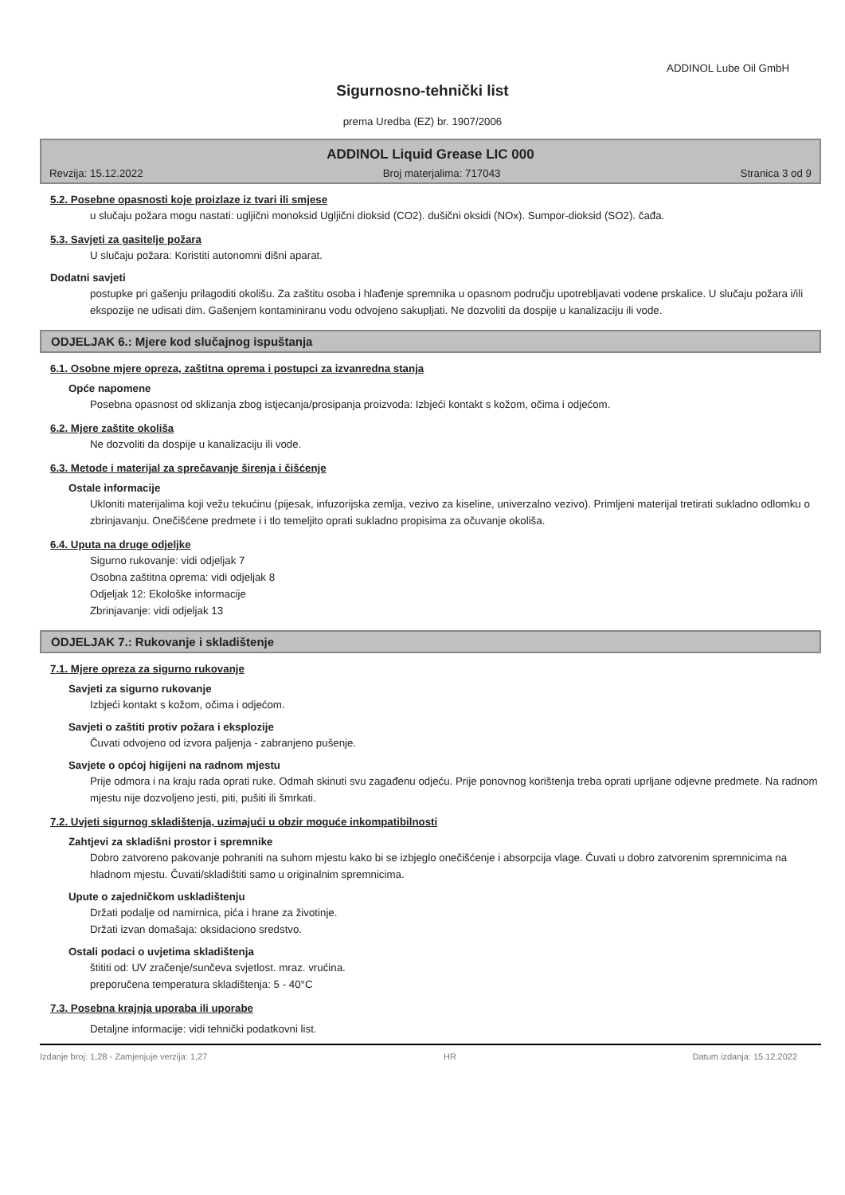ADDINOL Lube Oil GmbH
Sigurnosno-tehnički list
prema Uredba (EZ) br. 1907/2006
ADDINOL Liquid Grease LIC 000
Revzija: 15.12.2022 Broj materjalima: 717043 Stranica 3 od 9
5.2. Posebne opasnosti koje proizlaze iz tvari ili smjese
u slučaju požara mogu nastati: ugljični monoksid Ugljični dioksid (CO2). dušični oksidi (NOx). Sumpor-dioksid (SO2). čađa.
5.3. Savjeti za gasitelje požara
U slučaju požara: Koristiti autonomni dišni aparat.
Dodatni savjeti
postupke pri gašenju prilagoditi okolišu. Za zaštitu osoba i hlađenje spremnika u opasnom području upotrebljavati vodene prskalice. U slučaju požara i/ili ekspozije ne udisati dim. Gašenjem kontaminiranu vodu odvojeno sakupljati. Ne dozvoliti da dospije u kanalizaciju ili vode.
ODJELJAK 6.: Mjere kod slučajnog ispuštanja
6.1. Osobne mjere opreza, zaštitna oprema i postupci za izvanredna stanja
Opće napomene
Posebna opasnost od sklizanja zbog istjecanja/prosipanja proizvoda: Izbjeći kontakt s kožom, očima i odjećom.
6.2. Mjere zaštite okoliša
Ne dozvoliti da dospije u kanalizaciju ili vode.
6.3. Metode i materijal za sprečavanje širenja i čišćenje
Ostale informacije
Ukloniti materijalima koji vežu tekućinu (pijesak, infuzorijska zemlja, vezivo za kiseline, univerzalno vezivo). Primljeni materijal tretirati sukladno odlomku o zbrinjavanju. Onečišćene predmete i i tlo temeljito oprati sukladno propisima za očuvanje okoliša.
6.4. Uputa na druge odjeljke
Sigurno rukovanje: vidi odjeljak 7
Osobna zaštitna oprema: vidi odjeljak 8
Odjeljak 12: Ekološke informacije
Zbrinjavanje: vidi odjeljak 13
ODJELJAK 7.: Rukovanje i skladištenje
7.1. Mjere opreza za sigurno rukovanje
Savjeti za sigurno rukovanje
Izbjeći kontakt s kožom, očima i odjećom.
Savjeti o zaštiti protiv požara i eksplozije
Čuvati odvojeno od izvora paljenja - zabranjeno pušenje.
Savjete o općoj higijeni na radnom mjestu
Prije odmora i na kraju rada oprati ruke. Odmah skinuti svu zagađenu odjeću. Prije ponovnog korištenja treba oprati uprljane odjevne predmete. Na radnom mjestu nije dozvoljeno jesti, piti, pušiti ili šmrkati.
7.2. Uvjeti sigurnog skladištenja, uzimajući u obzir moguće inkompatibilnosti
Zahtjevi za skladišni prostor i spremnike
Dobro zatvoreno pakovanje pohraniti na suhom mjestu kako bi se izbjeglo onečišćenje i absorpcija vlage. Čuvati u dobro zatvorenim spremnicima na hladnom mjestu. Čuvati/skladištiti samo u originalnim spremnicima.
Upute o zajedničkom uskladištenju
Držati podalje od namirnica, pića i hrane za životinje.
Držati izvan domašaja: oksidaciono sredstvo.
Ostali podaci o uvjetima skladištenja
štititi od: UV zračenje/sunčeva svjetlost. mraz. vrućina.
preporučena temperatura skladištenja: 5 - 40°C
7.3. Posebna krajnja uporaba ili uporabe
Detaljne informacije: vidi tehnički podatkovni list.
Izdanje broj: 1,28 - Zamjenjuje verzija: 1,27 HR Datum izdanja: 15.12.2022